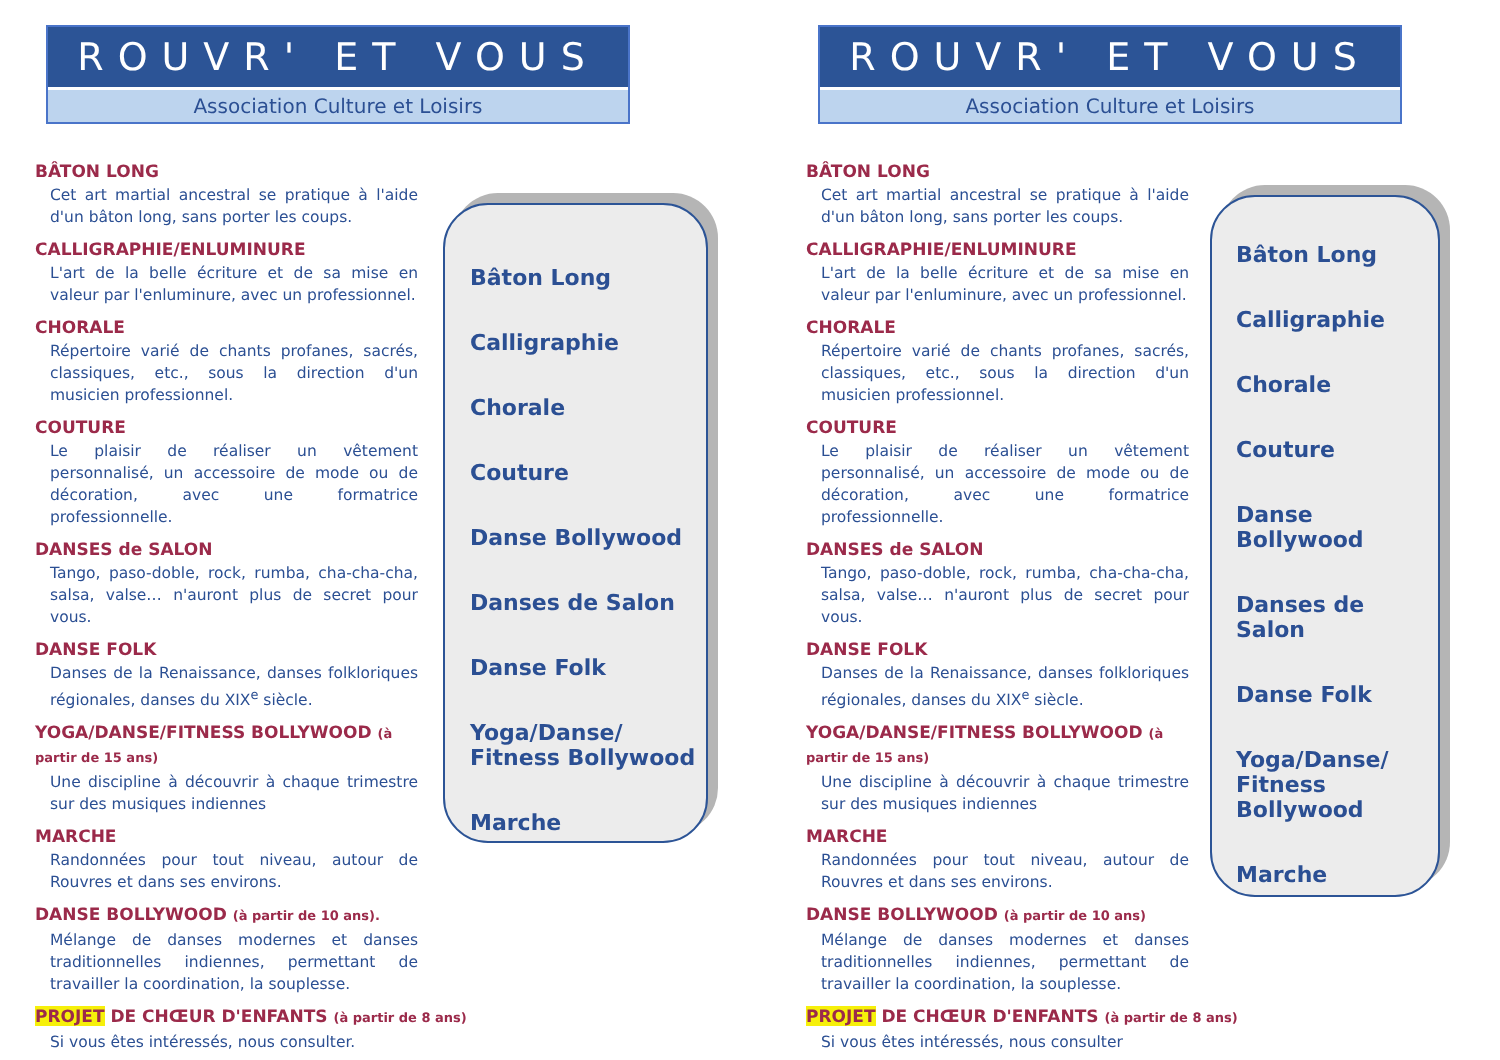ROUVR' ET VOUS
Association Culture et Loisirs
BÂTON LONG
Cet art martial ancestral se pratique à l'aide d'un bâton long, sans porter les coups.
CALLIGRAPHIE/ENLUMINURE
L'art de la belle écriture et de sa mise en valeur par l'enluminure, avec un professionnel.
CHORALE
Répertoire varié de chants profanes, sacrés, classiques, etc., sous la direction d'un musicien professionnel.
COUTURE
Le plaisir de réaliser un vêtement personnalisé, un accessoire de mode ou de décoration, avec une formatrice professionnelle.
DANSES de SALON
Tango, paso-doble, rock, rumba, cha-cha-cha, salsa, valse… n'auront plus de secret pour vous.
DANSE FOLK
Danses de la Renaissance, danses folkloriques régionales, danses du XIX<sup>e</sup> siècle.
YOGA/DANSE/FITNESS BOLLYWOOD (à partir de 15 ans)
Une discipline à découvrir à chaque trimestre sur des musiques indiennes
MARCHE
Randonnées pour tout niveau, autour de Rouvres et dans ses environs.
DANSE BOLLYWOOD (à partir de 10 ans).
Mélange de danses modernes et danses traditionnelles indiennes, permettant de travailler la coordination, la souplesse.
PROJET DE CHŒUR D'ENFANTS (à partir de 8 ans)
Si vous êtes intéressés, nous consulter.
Bâton Long
Calligraphie
Chorale
Couture
Danse Bollywood
Danses de Salon
Danse Folk
Yoga/Danse/
Fitness Bollywood
Marche
ROUVR' ET VOUS
Association Culture et Loisirs
BÂTON LONG
Cet art martial ancestral se pratique à l'aide d'un bâton long, sans porter les coups.
CALLIGRAPHIE/ENLUMINURE
L'art de la belle écriture et de sa mise en valeur par l'enluminure, avec un professionnel.
CHORALE
Répertoire varié de chants profanes, sacrés, classiques, etc., sous la direction d'un musicien professionnel.
COUTURE
Le plaisir de réaliser un vêtement personnalisé, un accessoire de mode ou de décoration, avec une formatrice professionnelle.
DANSES de SALON
Tango, paso-doble, rock, rumba, cha-cha-cha, salsa, valse… n'auront plus de secret pour vous.
DANSE FOLK
Danses de la Renaissance, danses folkloriques régionales, danses du XIX<sup>e</sup> siècle.
YOGA/DANSE/FITNESS BOLLYWOOD (à partir de 15 ans)
Une discipline à découvrir à chaque trimestre sur des musiques indiennes
MARCHE
Randonnées pour tout niveau, autour de Rouvres et dans ses environs.
DANSE BOLLYWOOD (à partir de 10 ans)
Mélange de danses modernes et danses traditionnelles indiennes, permettant de travailler la coordination, la souplesse.
PROJET DE CHŒUR D'ENFANTS (à partir de 8 ans)
Si vous êtes intéressés, nous consulter
Bâton Long
Calligraphie
Chorale
Couture
Danse Bollywood
Danses de Salon
Danse Folk
Yoga/Danse/
Fitness
Bollywood
Marche